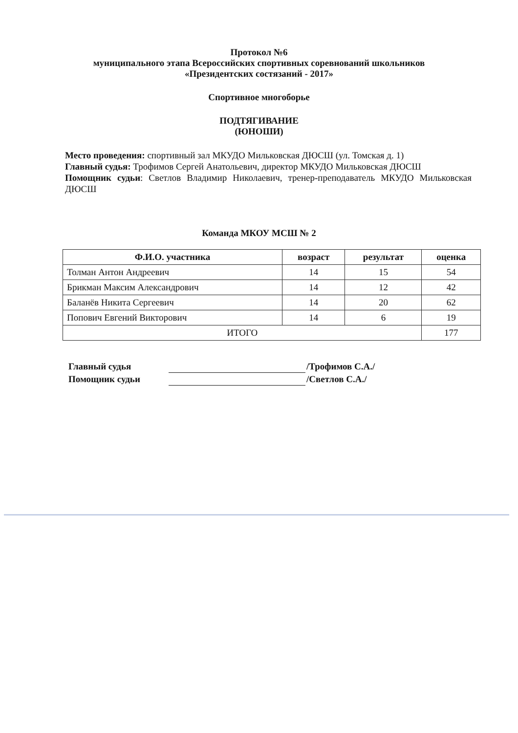Протокол №6
муниципального этапа Всероссийских спортивных соревнований школьников
«Президентских состязаний - 2017»
Спортивное многоборье
ПОДТЯГИВАНИЕ
(ЮНОШИ)
Место проведения: спортивный зал МКУДО Мильковская ДЮСШ (ул. Томская д. 1)
Главный судья: Трофимов Сергей Анатольевич, директор МКУДО Мильковская ДЮСШ
Помощник судьи: Светлов Владимир Николаевич, тренер-преподаватель МКУДО Мильковская ДЮСШ
Команда МКОУ МСШ № 2
| Ф.И.О. участника | возраст | результат | оценка |
| --- | --- | --- | --- |
| Толман Антон Андреевич | 14 | 15 | 54 |
| Брикман Максим Александрович | 14 | 12 | 42 |
| Баланёв Никита Сергеевич | 14 | 20 | 62 |
| Попович Евгений Викторович | 14 | 6 | 19 |
| ИТОГО | | | 177 |
Главный судья /Трофимов С.А./
Помощник судьи /Светлов С.А./